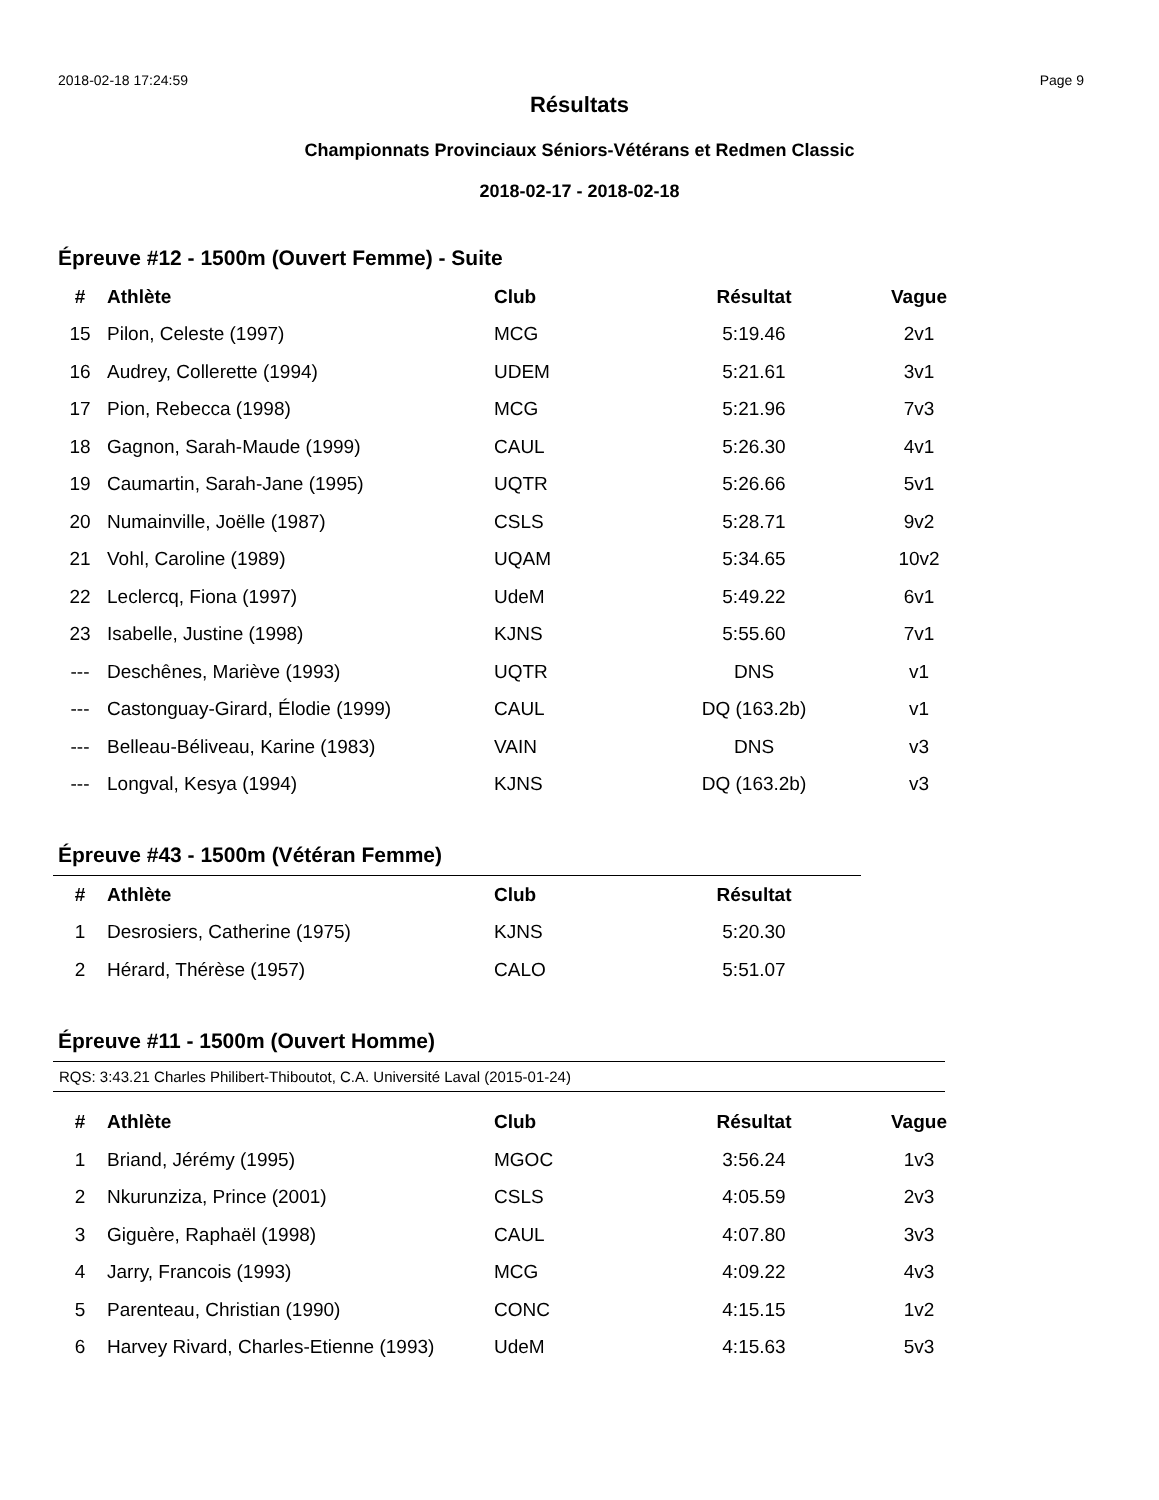2018-02-18 17:24:59 Page 9
Résultats
Championnats Provinciaux Séniors-Vétérans et Redmen Classic
2018-02-17 - 2018-02-18
Épreuve #12 - 1500m (Ouvert Femme) - Suite
| # | Athlète | Club | Résultat | | Vague |
| --- | --- | --- | --- | --- | --- |
| 15 | Pilon, Celeste (1997) | MCG | 5:19.46 | | 2v1 |
| 16 | Audrey, Collerette (1994) | UDEM | 5:21.61 | | 3v1 |
| 17 | Pion, Rebecca (1998) | MCG | 5:21.96 | | 7v3 |
| 18 | Gagnon, Sarah-Maude (1999) | CAUL | 5:26.30 | | 4v1 |
| 19 | Caumartin, Sarah-Jane (1995) | UQTR | 5:26.66 | | 5v1 |
| 20 | Numainville, Joëlle (1987) | CSLS | 5:28.71 | | 9v2 |
| 21 | Vohl, Caroline (1989) | UQAM | 5:34.65 | | 10v2 |
| 22 | Leclercq, Fiona (1997) | UdeM | 5:49.22 | | 6v1 |
| 23 | Isabelle, Justine (1998) | KJNS | 5:55.60 | | 7v1 |
| --- | Deschênes, Mariève (1993) | UQTR | DNS | | v1 |
| --- | Castonguay-Girard, Élodie (1999) | CAUL | DQ (163.2b) | | v1 |
| --- | Belleau-Béliveau, Karine (1983) | VAIN | DNS | | v3 |
| --- | Longval, Kesya (1994) | KJNS | DQ (163.2b) | | v3 |
Épreuve #43 - 1500m (Vétéran Femme)
| # | Athlète | Club | Résultat |
| --- | --- | --- | --- |
| 1 | Desrosiers, Catherine (1975) | KJNS | 5:20.30 |
| 2 | Hérard, Thérèse (1957) | CALO | 5:51.07 |
Épreuve #11 - 1500m (Ouvert Homme)
RQS: 3:43.21 Charles Philibert-Thiboutot, C.A. Université Laval (2015-01-24)
| # | Athlète | Club | Résultat | | Vague |
| --- | --- | --- | --- | --- | --- |
| 1 | Briand, Jérémy (1995) | MGOC | 3:56.24 | | 1v3 |
| 2 | Nkurunziza, Prince (2001) | CSLS | 4:05.59 | | 2v3 |
| 3 | Giguère, Raphaël (1998) | CAUL | 4:07.80 | | 3v3 |
| 4 | Jarry, Francois (1993) | MCG | 4:09.22 | | 4v3 |
| 5 | Parenteau, Christian (1990) | CONC | 4:15.15 | | 1v2 |
| 6 | Harvey Rivard, Charles-Etienne (1993) | UdeM | 4:15.63 | | 5v3 |